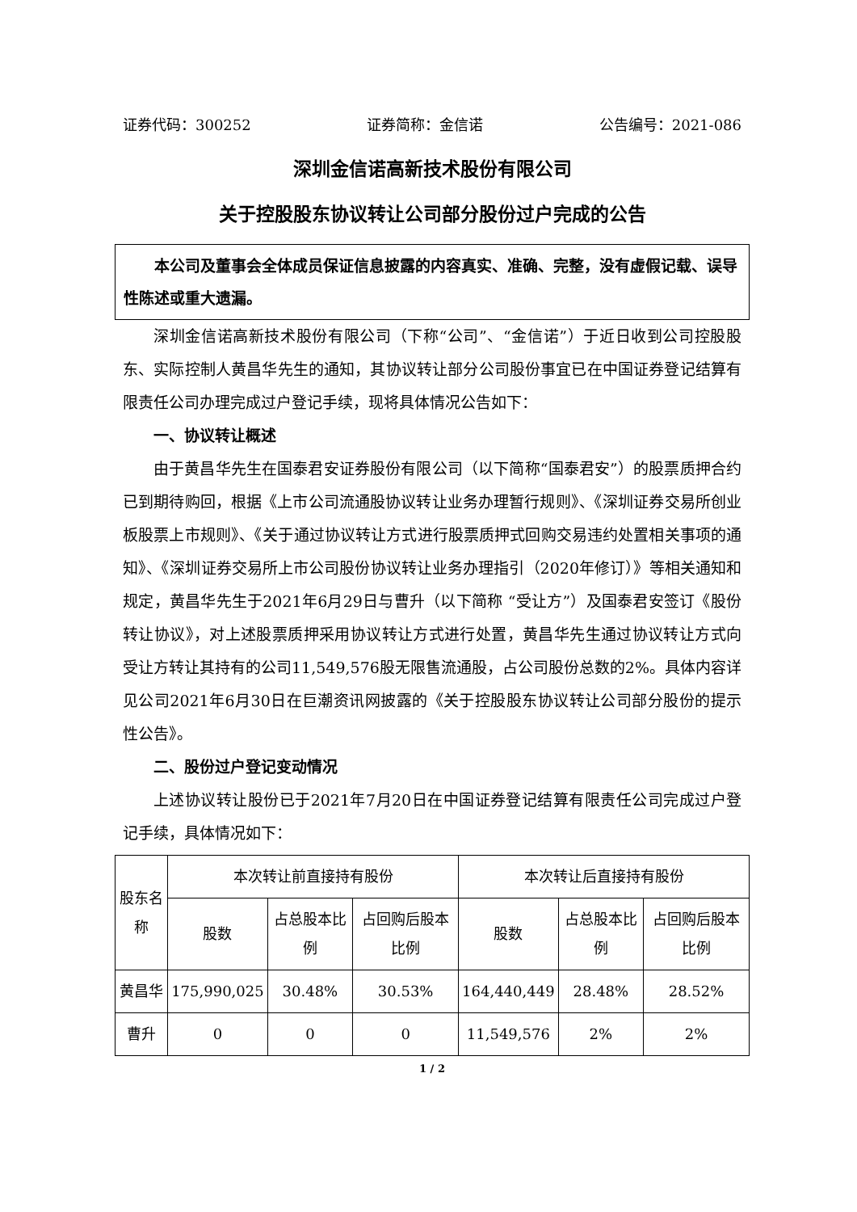证券代码：300252 证券简称：金信诺 公告编号：2021-086
深圳金信诺高新技术股份有限公司
关于控股股东协议转让公司部分股份过户完成的公告
本公司及董事会全体成员保证信息披露的内容真实、准确、完整，没有虚假记载、误导性陈述或重大遗漏。
深圳金信诺高新技术股份有限公司（下称“公司”、“金信诺”）于近日收到公司控股股东、实际控制人黄昌华先生的通知，其协议转让部分公司股份事宜已在中国证券登记结算有限责任公司办理完成过户登记手续，现将具体情况公告如下：
一、协议转让概述
由于黄昌华先生在国泰君安证券股份有限公司（以下简称“国泰君安”）的股票质押合约已到期待购回，根据《上市公司流通股协议转让业务办理暂行规则》、《深圳证券交易所创业板股票上市规则》、《关于通过协议转让方式进行股票质押式回购交易违约处置相关事项的通知》、《深圳证券交易所上市公司股份协议转让业务办理指引（2020年修订）》等相关通知和规定，黄昌华先生于2021年6月29日与曹升（以下简称 “受让方”）及国泰君安签订《股份转让协议》，对上述股票质押采用协议转让方式进行处置，黄昌华先生通过协议转让方式向受让方转让其持有的公司11,549,576股无限售流通股，占公司股份总数的2%。具体内容详见公司2021年6月30日在巨潮资讯网披露的《关于控股股东协议转让公司部分股份的提示性公告》。
二、股份过户登记变动情况
上述协议转让股份已于2021年7月20日在中国证券登记结算有限责任公司完成过户登记手续，具体情况如下：
| 股东名称 | 本次转让前直接持有股份 | | | 本次转让后直接持有股份 | | |
| --- | --- | --- | --- | --- | --- | --- |
| | 股数 | 占总股本比例 | 占回购后股本比例 | 股数 | 占总股本比例 | 占回购后股本比例 |
| 黄昌华 | 175,990,025 | 30.48% | 30.53% | 164,440,449 | 28.48% | 28.52% |
| 曹升 | 0 | 0 | 0 | 11,549,576 | 2% | 2% |
1 / 2